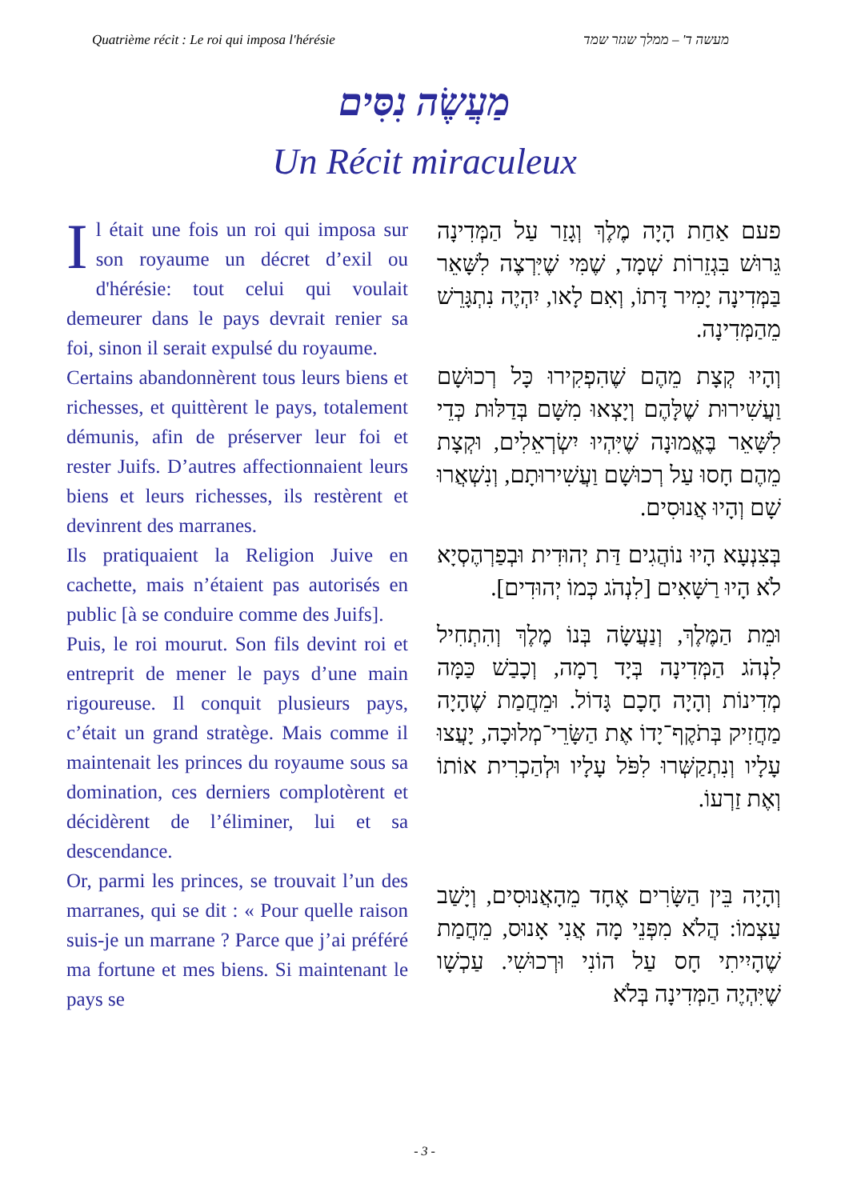Quatrième récit : Le roi qui imposa l'hérésie מעשה ד' – ממלך שגזר שמד
מַעֲשֶׂה נִסִּים
Un Récit miraculeux
Il était une fois un roi qui imposa sur son royaume un décret d’exil ou d'hérésie: tout celui qui voulait demeurer dans le pays devrait renier sa foi, sinon il serait expulsé du royaume.
Certains abandonnèrent tous leurs biens et richesses, et quittèrent le pays, totalement démunis, afin de préserver leur foi et rester Juifs. D’autres affectionnaient leurs biens et leurs richesses, ils restèrent et devinrent des marranes.
Ils pratiquaient la Religion Juive en cachette, mais n’étaient pas autorisés en public [à se conduire comme des Juifs].
Puis, le roi mourut. Son fils devint roi et entreprit de mener le pays d’une main rigoureuse. Il conquit plusieurs pays, c’était un grand stratège. Mais comme il maintenait les princes du royaume sous sa domination, ces derniers complotèrent et décidèrent de l’éliminer, lui et sa descendance.
Or, parmi les princes, se trouvait l’un des marranes, qui se dit : « Pour quelle raison suis-je un marrane ? Parce que j’ai préféré ma fortune et mes biens. Si maintenant le pays se
פעם אַחַת הָיָה מֶלֶךְ וְגָזַר עַל הַמְּדִינָה גֵּרוּשׁ בִּגְזֵרוֹת שְׁמָד, שֶׁמִּי שֶׁיִּרְצֶה לִשָּׁאֵר בַּמְּדִינָה יָמִיר דָּתוֹ, וְאִם לָאו, יִהְיֶה נִתְגָּרֵשׁ מֵהַמְּדִינָה.
וְהָיוּ קְצָת מֵהֶם שֶׁהִפְקִירוּ כָּל רְכוּשָׁם וַעֲשִׁירוּת שֶׁלָּהֶם וְיָצְאוּ מִשָּׁם בְּדַלּוּת כְּדֵי לִשָּׁאֵר בֶּאֱמוּנָה שֶׁיִּהְיוּ יִשְׂרְאֵלִים, וּקְצָת מֵהֶם חָסוּ עַל רְכוּשָׁם וַעֲשִׁירוּתָם, וְנִשְׁאֲרוּ שָׁם וְהָיוּ אֲנוּסִים.
בְּצִנְעָא הָיוּ נוֹהֲגִים דַּת יְהוּדִית וּבְפַרְהֶסְיָא לֹא הָיוּ רַשָּׁאִים [לִנְהֹג כְּמוֹ יְהוּדִים].
וּמֵת הַמֶּלֶךְ, וְנַעֲשָׂה בְּנוֹ מֶלֶךְ וְהִתְחִיל לִנְהֹג הַמְּדִינָה בְּיָד רָמָה, וְכָבַשׁ כַּמָּה מְדִינוֹת וְהָיָה חָכָם גָּדוֹל. וּמֵחֲמַת שֶׁהָיָה מַחֲזִיק בְּתֹקֶף־יָדוֹ אֶת הַשָּׂרֵי־מְלוּכָה, יָעֲצוּ עָלָיו וְנִתְקַשְּׁרוּ לִפֹּל עָלָיו וּלְהַכְרִית אוֹתוֹ וְאֶת זַרְעוֹ.
וְהָיָה בֵּין הַשָּׂרִים אֶחָד מֵהָאֲנוּסִים, וְיָשַׁב עַצְמוֹ: הֲלֹא מִפְּנֵי מָה אֲנִי אָנוּס, מֵחֲמַת שֶׁהָיִיתִי חָס עַל הוֹנִי וּרְכוּשִׁי. עַכְשָׁו שֶׁיִּהְיֶה הַמְּדִינָה בְּלֹא
- 3 -